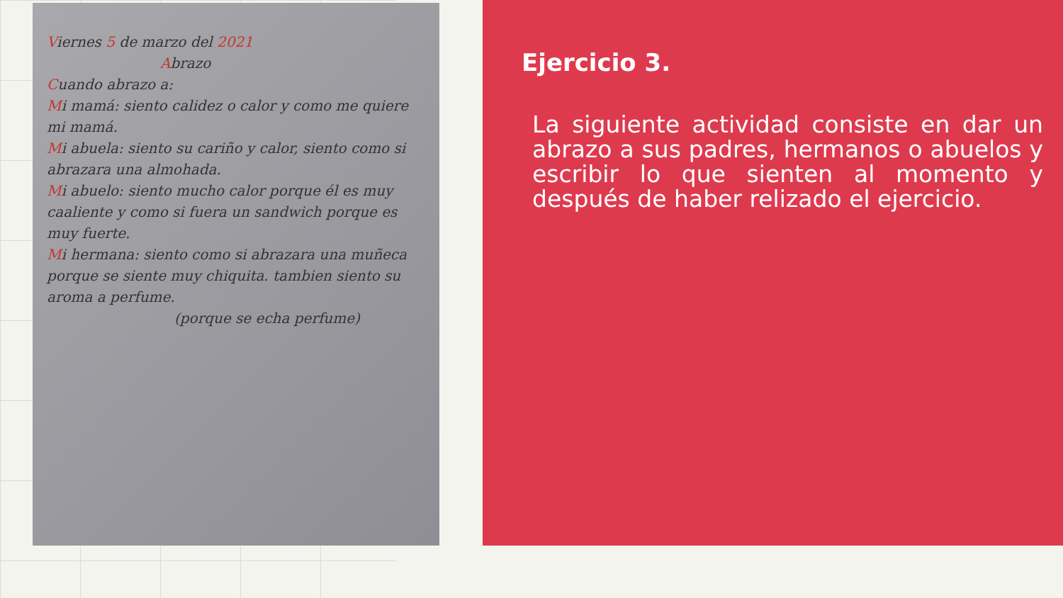Viernes 5 de marzo del 2021
Abrazo
Cuando abrazo a:
Mi mamá: siento calidez o calor y como me quiere mi mamá.
Mi abuela: siento su cariño y calor, siento como si abrazara una almohada.
Mi abuelo: siento mucho calor porque él es muy caaliente y como si fuera un sandwich porque es muy fuerte.
Mi hermana: siento como si abrazara una muñeca porque se siente muy chiquita. tambien siento su aroma a perfume.
(porque se echa perfume)
Ejercicio 3.
La siguiente actividad consiste en dar un abrazo a sus padres, hermanos o abuelos y escribir lo que sienten al momento y después de haber relizado el ejercicio.